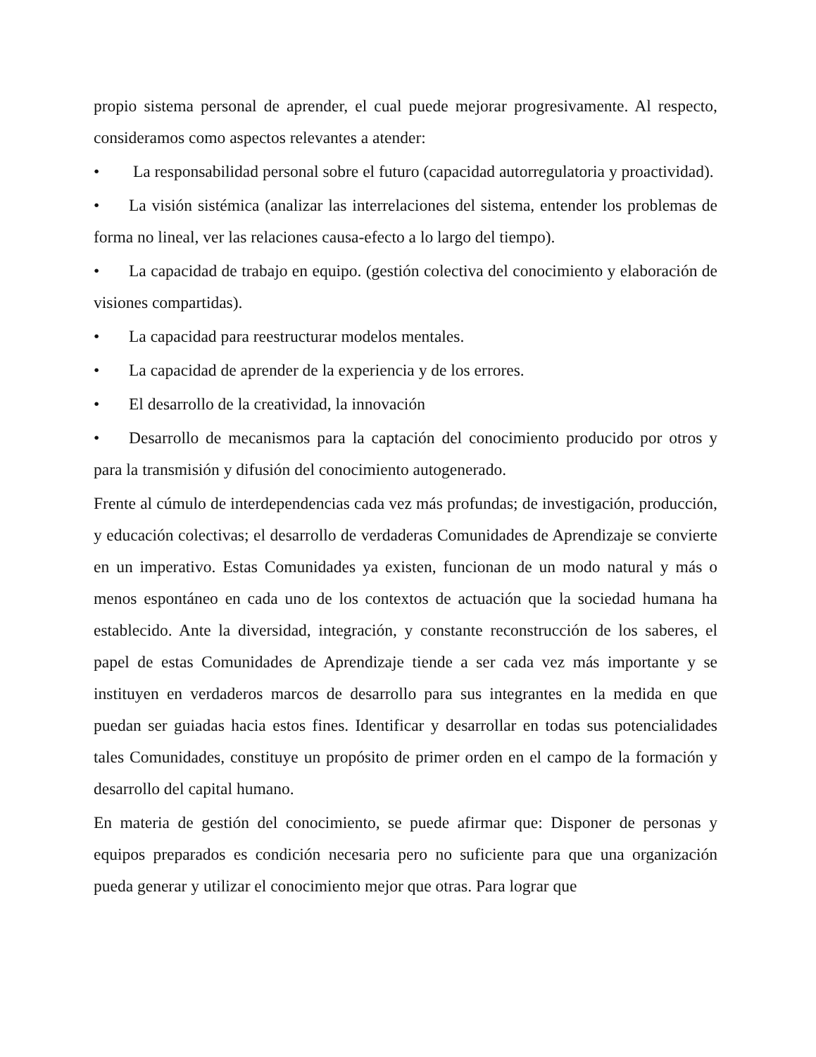propio sistema personal de aprender, el cual puede mejorar progresivamente. Al respecto, consideramos como aspectos relevantes a atender:
• La responsabilidad personal sobre el futuro (capacidad autorregulatoria y proactividad).
• La visión sistémica (analizar las interrelaciones del sistema, entender los problemas de forma no lineal, ver las relaciones causa-efecto a lo largo del tiempo).
• La capacidad de trabajo en equipo. (gestión colectiva del conocimiento y elaboración de visiones compartidas).
• La capacidad para reestructurar modelos mentales.
• La capacidad de aprender de la experiencia y de los errores.
• El desarrollo de la creatividad, la innovación
• Desarrollo de mecanismos para la captación del conocimiento producido por otros y para la transmisión y difusión del conocimiento autogenerado.
Frente al cúmulo de interdependencias cada vez más profundas; de investigación, producción, y educación colectivas; el desarrollo de verdaderas Comunidades de Aprendizaje se convierte en un imperativo. Estas Comunidades ya existen, funcionan de un modo natural y más o menos espontáneo en cada uno de los contextos de actuación que la sociedad humana ha establecido. Ante la diversidad, integración, y constante reconstrucción de los saberes, el papel de estas Comunidades de Aprendizaje tiende a ser cada vez más importante y se instituyen en verdaderos marcos de desarrollo para sus integrantes en la medida en que puedan ser guiadas hacia estos fines. Identificar y desarrollar en todas sus potencialidades tales Comunidades, constituye un propósito de primer orden en el campo de la formación y desarrollo del capital humano.
En materia de gestión del conocimiento, se puede afirmar que: Disponer de personas y equipos preparados es condición necesaria pero no suficiente para que una organización pueda generar y utilizar el conocimiento mejor que otras. Para lograr que